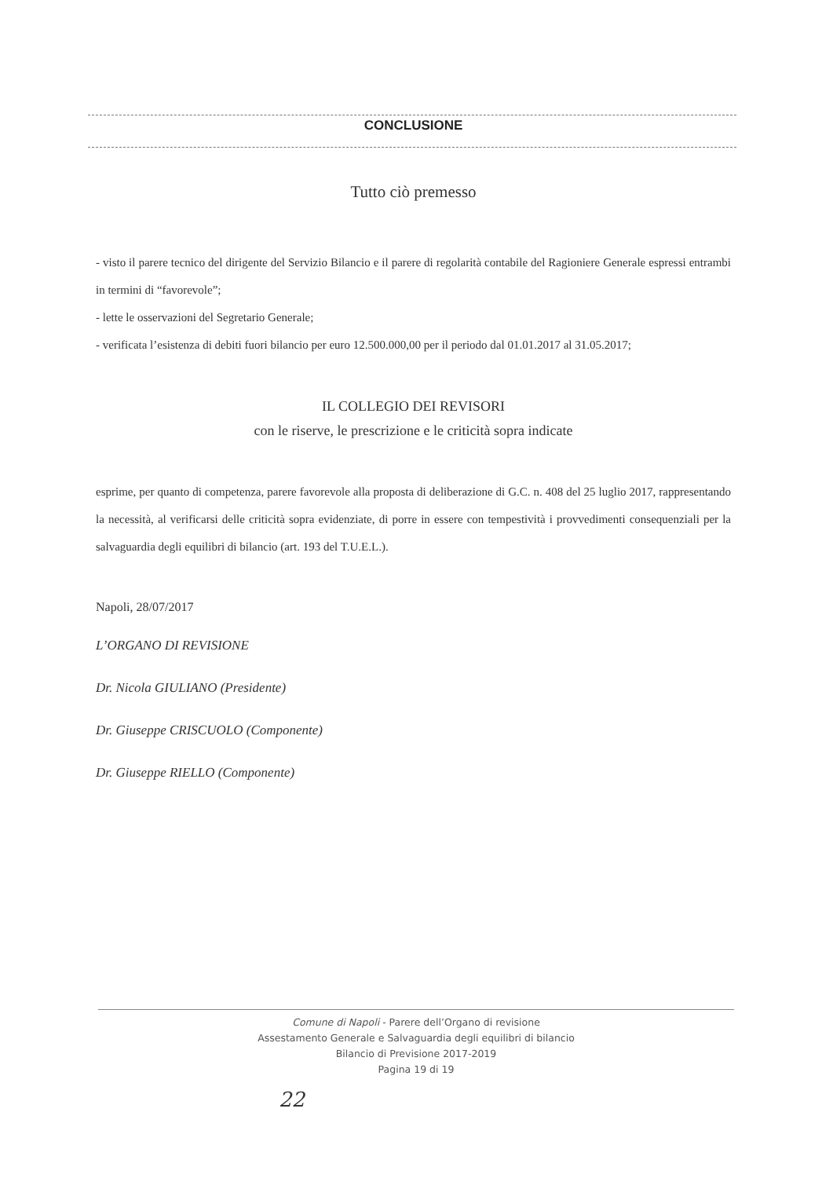CONCLUSIONE
Tutto ciò premesso
- visto il parere tecnico del dirigente del Servizio Bilancio e il parere di regolarità contabile del Ragioniere Generale espressi entrambi in termini di “favorevole”;
- lette le osservazioni del Segretario Generale;
- verificata l’esistenza di debiti fuori bilancio per euro 12.500.000,00 per il periodo dal 01.01.2017 al 31.05.2017;
IL COLLEGIO DEI REVISORI
con le riserve, le prescrizione e le criticità sopra indicate
esprime, per quanto di competenza, parere favorevole alla proposta di deliberazione di G.C. n. 408 del 25 luglio 2017, rappresentando la necessità, al verificarsi delle criticità sopra evidenziate, di porre in essere con tempestività i provvedimenti consequenziali per la salvaguardia degli equilibri di bilancio (art. 193 del T.U.E.L.).
Napoli, 28/07/2017
L’ORGANO DI REVISIONE
Dr. Nicola GIULIANO (Presidente)
Dr. Giuseppe CRISCUOLO (Componente)
Dr. Giuseppe RIELLO (Componente)
Comune di Napoli - Parere dell’Organo di revisione
Assestamento Generale e Salvaguardia degli equilibri di bilancio
Bilancio di Previsione 2017-2019
Pagina 19 di 19
22